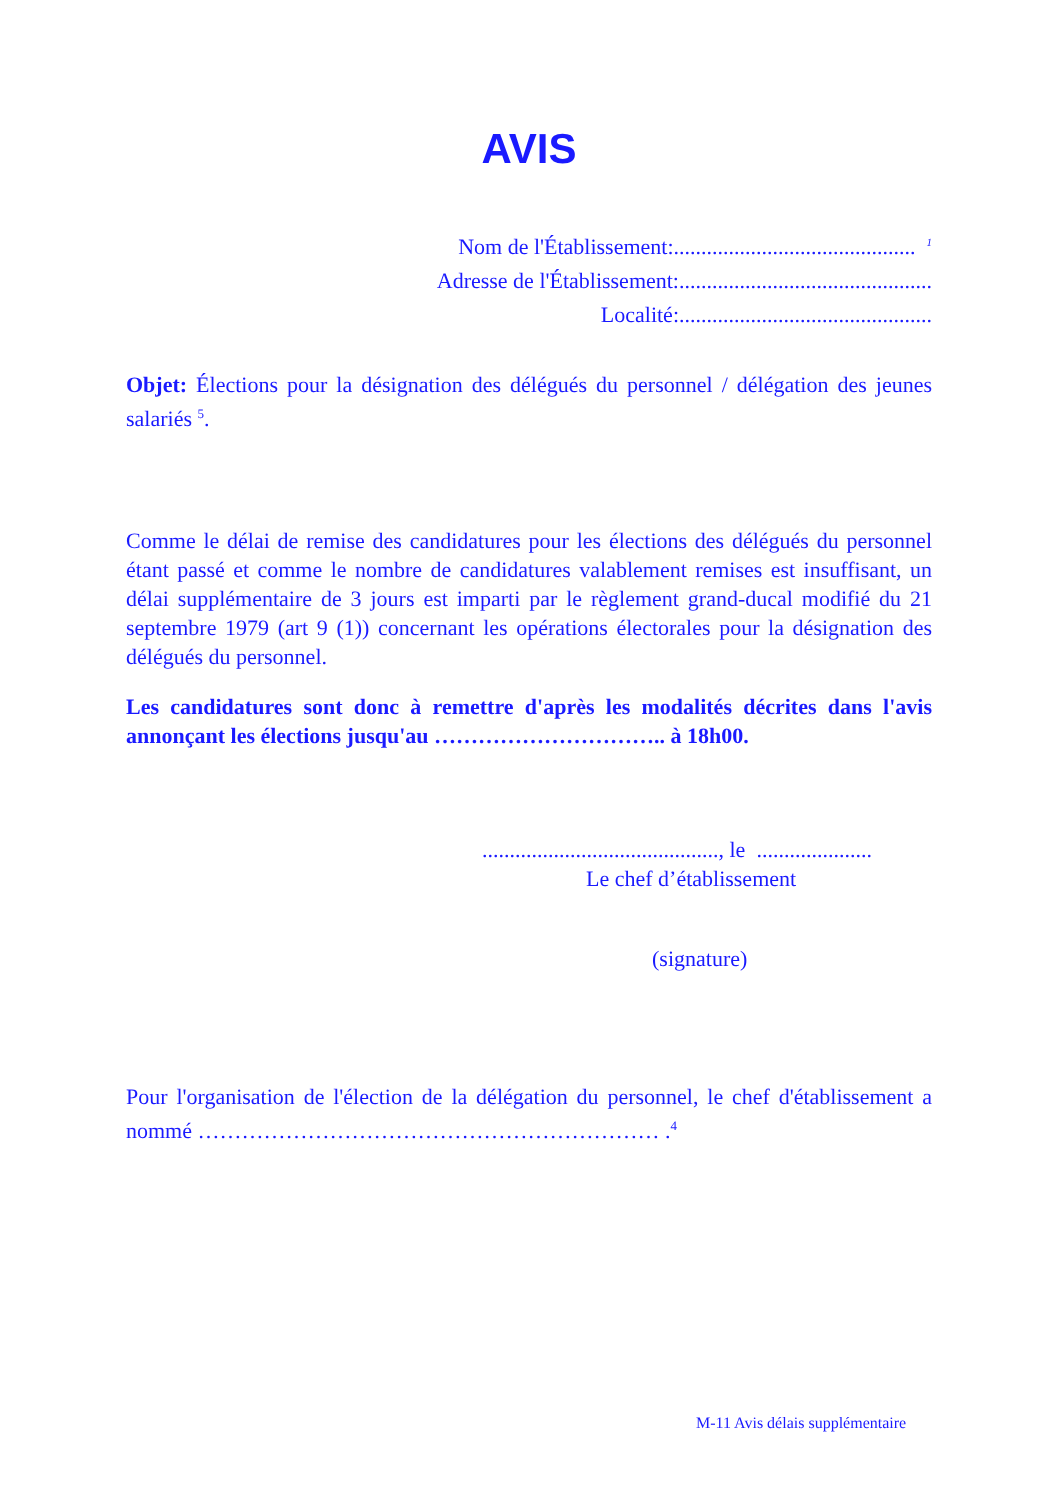AVIS
Nom de l'Établissement:............................................ <sup>1</sup>
Adresse de l'Établissement:..............................................
Localité:..............................................
Objet: Élections pour la désignation des délégués du personnel / délégation des jeunes salariés <sup>5</sup>.
Comme le délai de remise des candidatures pour les élections des délégués du personnel étant passé et comme le nombre de candidatures valablement remises est insuffisant, un délai supplémentaire de 3 jours est imparti par le règlement grand-ducal modifié du 21 septembre 1979 (art 9 (1)) concernant les opérations électorales pour la désignation des délégués du personnel.
Les candidatures sont donc à remettre d'après les modalités décrites dans l'avis annonçant les élections jusqu'au ………………………….. à 18h00.
..........................................., le .....................
Le chef d’établissement
(signature)
Pour l'organisation de l'élection de la délégation du personnel, le chef d'établissement a nommé ……………………………………………………… .<sup>4</sup>
M-11 Avis délais supplémentaire